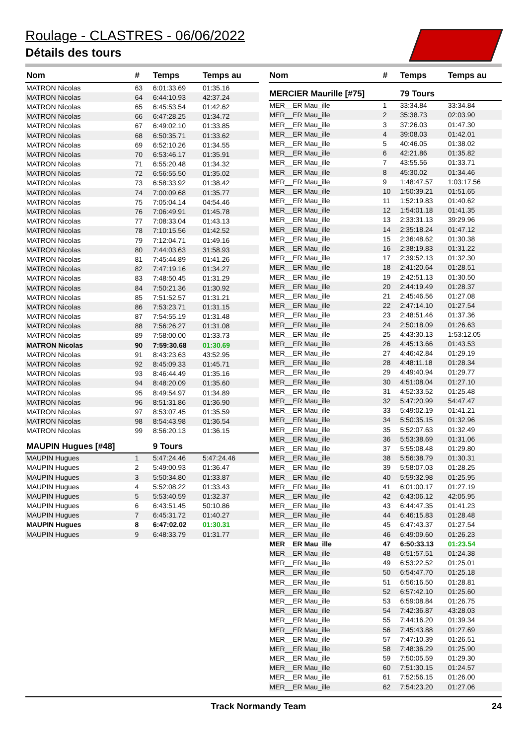Roulage - CLASTRES - 06/06/2022
Détails des tours
| Nom | # | Temps | Temps au |
| --- | --- | --- | --- |
| MATRON Nicolas | 63 | 6:01:33.69 | 01:35.16 |
| MATRON Nicolas | 64 | 6:44:10.93 | 42:37.24 |
| MATRON Nicolas | 65 | 6:45:53.54 | 01:42.62 |
| MATRON Nicolas | 66 | 6:47:28.25 | 01:34.72 |
| MATRON Nicolas | 67 | 6:49:02.10 | 01:33.85 |
| MATRON Nicolas | 68 | 6:50:35.71 | 01:33.62 |
| MATRON Nicolas | 69 | 6:52:10.26 | 01:34.55 |
| MATRON Nicolas | 70 | 6:53:46.17 | 01:35.91 |
| MATRON Nicolas | 71 | 6:55:20.48 | 01:34.32 |
| MATRON Nicolas | 72 | 6:56:55.50 | 01:35.02 |
| MATRON Nicolas | 73 | 6:58:33.92 | 01:38.42 |
| MATRON Nicolas | 74 | 7:00:09.68 | 01:35.77 |
| MATRON Nicolas | 75 | 7:05:04.14 | 04:54.46 |
| MATRON Nicolas | 76 | 7:06:49.91 | 01:45.78 |
| MATRON Nicolas | 77 | 7:08:33.04 | 01:43.13 |
| MATRON Nicolas | 78 | 7:10:15.56 | 01:42.52 |
| MATRON Nicolas | 79 | 7:12:04.71 | 01:49.16 |
| MATRON Nicolas | 80 | 7:44:03.63 | 31:58.93 |
| MATRON Nicolas | 81 | 7:45:44.89 | 01:41.26 |
| MATRON Nicolas | 82 | 7:47:19.16 | 01:34.27 |
| MATRON Nicolas | 83 | 7:48:50.45 | 01:31.29 |
| MATRON Nicolas | 84 | 7:50:21.36 | 01:30.92 |
| MATRON Nicolas | 85 | 7:51:52.57 | 01:31.21 |
| MATRON Nicolas | 86 | 7:53:23.71 | 01:31.15 |
| MATRON Nicolas | 87 | 7:54:55.19 | 01:31.48 |
| MATRON Nicolas | 88 | 7:56:26.27 | 01:31.08 |
| MATRON Nicolas | 89 | 7:58:00.00 | 01:33.73 |
| MATRON Nicolas | 90 | 7:59:30.68 | 01:30.69 |
| MATRON Nicolas | 91 | 8:43:23.63 | 43:52.95 |
| MATRON Nicolas | 92 | 8:45:09.33 | 01:45.71 |
| MATRON Nicolas | 93 | 8:46:44.49 | 01:35.16 |
| MATRON Nicolas | 94 | 8:48:20.09 | 01:35.60 |
| MATRON Nicolas | 95 | 8:49:54.97 | 01:34.89 |
| MATRON Nicolas | 96 | 8:51:31.86 | 01:36.90 |
| MATRON Nicolas | 97 | 8:53:07.45 | 01:35.59 |
| MATRON Nicolas | 98 | 8:54:43.98 | 01:36.54 |
| MATRON Nicolas | 99 | 8:56:20.13 | 01:36.15 |
| MAUPIN Hugues [#48] | | 9 Tours | |
| MAUPIN Hugues | 1 | 5:47:24.46 | 5:47:24.46 |
| MAUPIN Hugues | 2 | 5:49:00.93 | 01:36.47 |
| MAUPIN Hugues | 3 | 5:50:34.80 | 01:33.87 |
| MAUPIN Hugues | 4 | 5:52:08.22 | 01:33.43 |
| MAUPIN Hugues | 5 | 5:53:40.59 | 01:32.37 |
| MAUPIN Hugues | 6 | 6:43:51.45 | 50:10.86 |
| MAUPIN Hugues | 7 | 6:45:31.72 | 01:40.27 |
| MAUPIN Hugues | 8 | 6:47:02.02 | 01:30.31 |
| MAUPIN Hugues | 9 | 6:48:33.79 | 01:31.77 |
| Nom | # | Temps | Temps au |
| --- | --- | --- | --- |
| MERCIER Maurille [#75] | | 79 Tours | |
| MER__ER Mau_ille | 1 | 33:34.84 | 33:34.84 |
| MER__ER Mau_ille | 2 | 35:38.73 | 02:03.90 |
| MER__ER Mau_ille | 3 | 37:26.03 | 01:47.30 |
| MER__ER Mau_ille | 4 | 39:08.03 | 01:42.01 |
| MER__ER Mau_ille | 5 | 40:46.05 | 01:38.02 |
| MER__ER Mau_ille | 6 | 42:21.86 | 01:35.82 |
| MER__ER Mau_ille | 7 | 43:55.56 | 01:33.71 |
| MER__ER Mau_ille | 8 | 45:30.02 | 01:34.46 |
| MER__ER Mau_ille | 9 | 1:48:47.57 | 1:03:17.56 |
| MER__ER Mau_ille | 10 | 1:50:39.21 | 01:51.65 |
| MER__ER Mau_ille | 11 | 1:52:19.83 | 01:40.62 |
| MER__ER Mau_ille | 12 | 1:54:01.18 | 01:41.35 |
| MER__ER Mau_ille | 13 | 2:33:31.13 | 39:29.96 |
| MER__ER Mau_ille | 14 | 2:35:18.24 | 01:47.12 |
| MER__ER Mau_ille | 15 | 2:36:48.62 | 01:30.38 |
| MER__ER Mau_ille | 16 | 2:38:19.83 | 01:31.22 |
| MER__ER Mau_ille | 17 | 2:39:52.13 | 01:32.30 |
| MER__ER Mau_ille | 18 | 2:41:20.64 | 01:28.51 |
| MER__ER Mau_ille | 19 | 2:42:51.13 | 01:30.50 |
| MER__ER Mau_ille | 20 | 2:44:19.49 | 01:28.37 |
| MER__ER Mau_ille | 21 | 2:45:46.56 | 01:27.08 |
| MER__ER Mau_ille | 22 | 2:47:14.10 | 01:27.54 |
| MER__ER Mau_ille | 23 | 2:48:51.46 | 01:37.36 |
| MER__ER Mau_ille | 24 | 2:50:18.09 | 01:26.63 |
| MER__ER Mau_ille | 25 | 4:43:30.13 | 1:53:12.05 |
| MER__ER Mau_ille | 26 | 4:45:13.66 | 01:43.53 |
| MER__ER Mau_ille | 27 | 4:46:42.84 | 01:29.19 |
| MER__ER Mau_ille | 28 | 4:48:11.18 | 01:28.34 |
| MER__ER Mau_ille | 29 | 4:49:40.94 | 01:29.77 |
| MER__ER Mau_ille | 30 | 4:51:08.04 | 01:27.10 |
| MER__ER Mau_ille | 31 | 4:52:33.52 | 01:25.48 |
| MER__ER Mau_ille | 32 | 5:47:20.99 | 54:47.47 |
| MER__ER Mau_ille | 33 | 5:49:02.19 | 01:41.21 |
| MER__ER Mau_ille | 34 | 5:50:35.15 | 01:32.96 |
| MER__ER Mau_ille | 35 | 5:52:07.63 | 01:32.49 |
| MER__ER Mau_ille | 36 | 5:53:38.69 | 01:31.06 |
| MER__ER Mau_ille | 37 | 5:55:08.48 | 01:29.80 |
| MER__ER Mau_ille | 38 | 5:56:38.79 | 01:30.31 |
| MER__ER Mau_ille | 39 | 5:58:07.03 | 01:28.25 |
| MER__ER Mau_ille | 40 | 5:59:32.98 | 01:25.95 |
| MER__ER Mau_ille | 41 | 6:01:00.17 | 01:27.19 |
| MER__ER Mau_ille | 42 | 6:43:06.12 | 42:05.95 |
| MER__ER Mau_ille | 43 | 6:44:47.35 | 01:41.23 |
| MER__ER Mau_ille | 44 | 6:46:15.83 | 01:28.48 |
| MER__ER Mau_ille | 45 | 6:47:43.37 | 01:27.54 |
| MER__ER Mau_ille | 46 | 6:49:09.60 | 01:26.23 |
| MER__ER Mau_ille | 47 | 6:50:33.13 | 01:23.54 |
| MER__ER Mau_ille | 48 | 6:51:57.51 | 01:24.38 |
| MER__ER Mau_ille | 49 | 6:53:22.52 | 01:25.01 |
| MER__ER Mau_ille | 50 | 6:54:47.70 | 01:25.18 |
| MER__ER Mau_ille | 51 | 6:56:16.50 | 01:28.81 |
| MER__ER Mau_ille | 52 | 6:57:42.10 | 01:25.60 |
| MER__ER Mau_ille | 53 | 6:59:08.84 | 01:26.75 |
| MER__ER Mau_ille | 54 | 7:42:36.87 | 43:28.03 |
| MER__ER Mau_ille | 55 | 7:44:16.20 | 01:39.34 |
| MER__ER Mau_ille | 56 | 7:45:43.88 | 01:27.69 |
| MER__ER Mau_ille | 57 | 7:47:10.39 | 01:26.51 |
| MER__ER Mau_ille | 58 | 7:48:36.29 | 01:25.90 |
| MER__ER Mau_ille | 59 | 7:50:05.59 | 01:29.30 |
| MER__ER Mau_ille | 60 | 7:51:30.15 | 01:24.57 |
| MER__ER Mau_ille | 61 | 7:52:56.15 | 01:26.00 |
| MER__ER Mau_ille | 62 | 7:54:23.20 | 01:27.06 |
Track Normandy Team 24